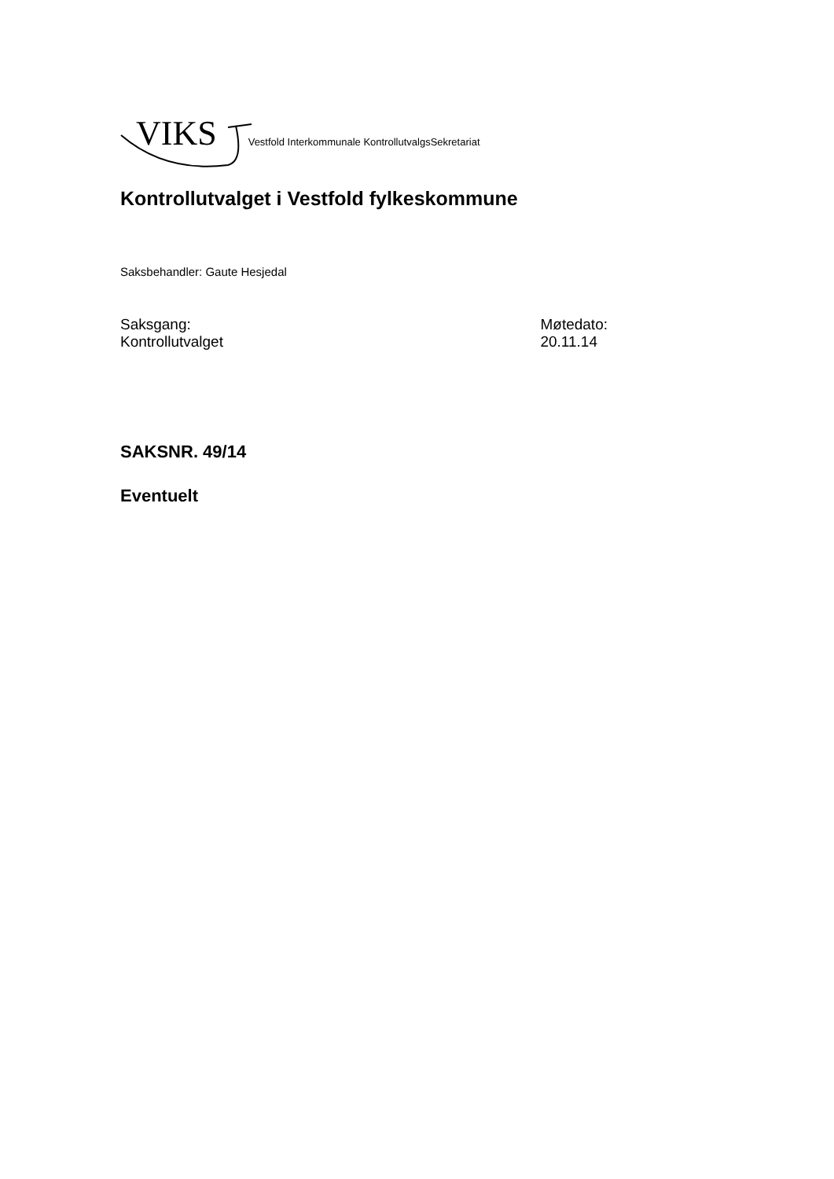VIKS Vestfold Interkommunale KontrollutvalgsSekretariat
Kontrollutvalget i Vestfold fylkeskommune
Saksbehandler: Gaute Hesjedal
Saksgang:
Kontrollutvalget
Møtedato:
20.11.14
SAKSNR. 49/14
Eventuelt